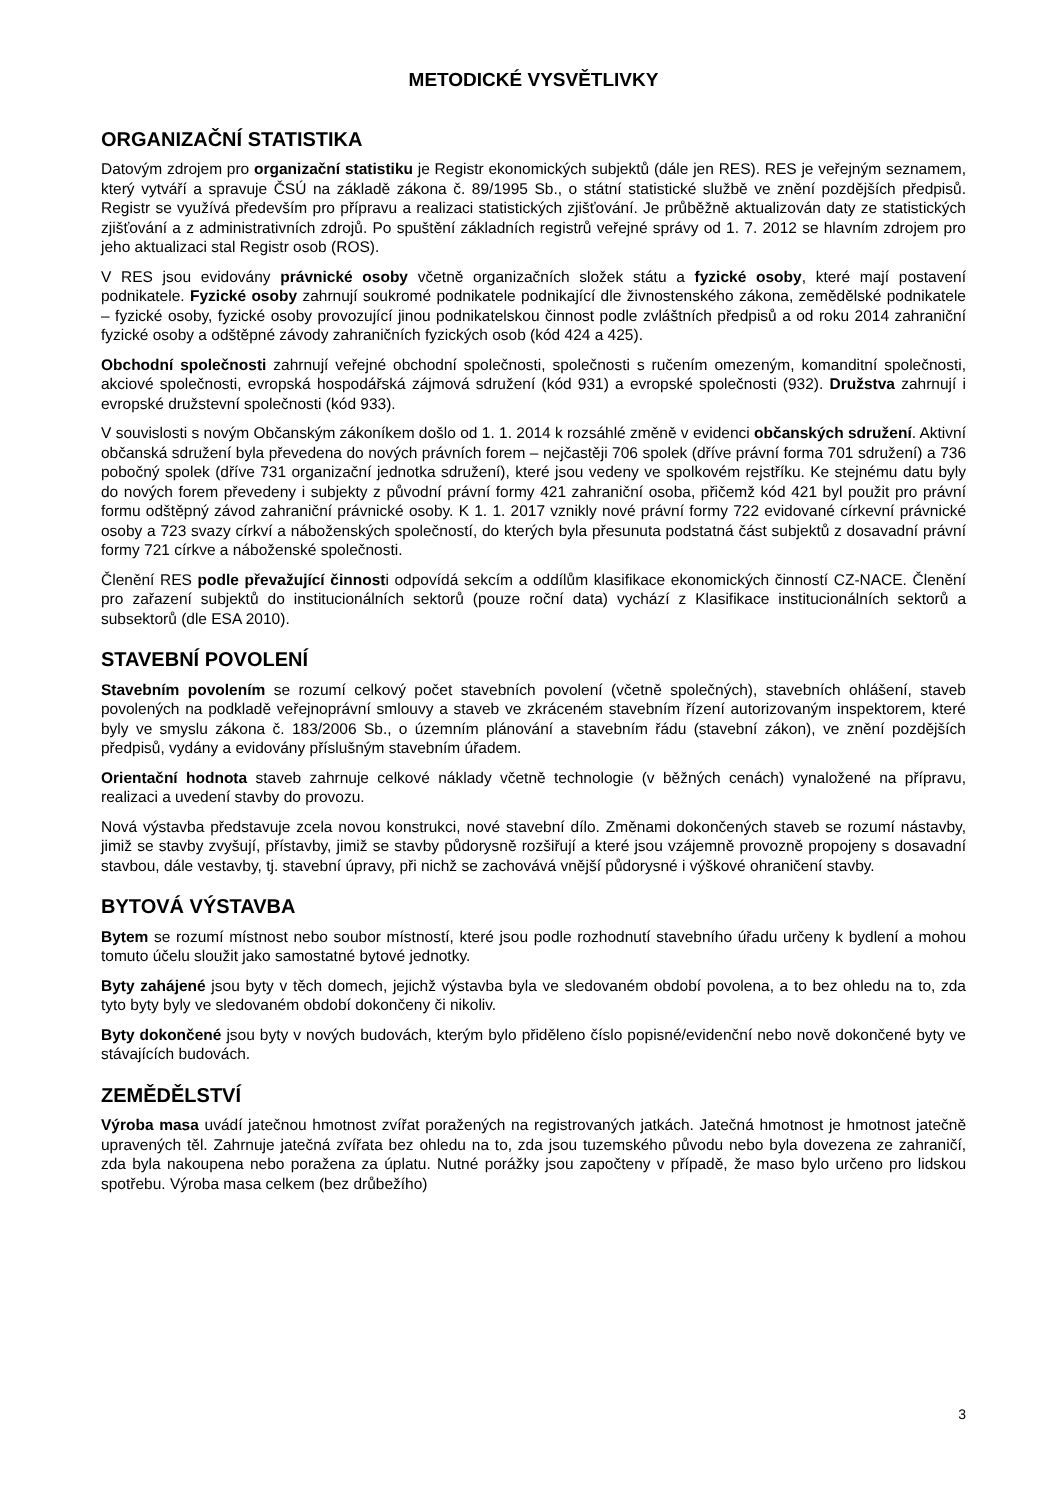METODICKÉ VYSVĚTLIVKY
ORGANIZAČNÍ STATISTIKA
Datovým zdrojem pro organizační statistiku je Registr ekonomických subjektů (dále jen RES). RES je veřejným seznamem, který vytváří a spravuje ČSÚ na základě zákona č. 89/1995 Sb., o státní statistické službě ve znění pozdějších předpisů. Registr se využívá především pro přípravu a realizaci statistických zjišťování. Je průběžně aktualizován daty ze statistických zjišťování a z administrativních zdrojů. Po spuštění základních registrů veřejné správy od 1. 7. 2012 se hlavním zdrojem pro jeho aktualizaci stal Registr osob (ROS).
V RES jsou evidovány právnické osoby včetně organizačních složek státu a fyzické osoby, které mají postavení podnikatele. Fyzické osoby zahrnují soukromé podnikatele podnikající dle živnostenského zákona, zemědělské podnikatele – fyzické osoby, fyzické osoby provozující jinou podnikatelskou činnost podle zvláštních předpisů a od roku 2014 zahraniční fyzické osoby a odštěpné závody zahraničních fyzických osob (kód 424 a 425).
Obchodní společnosti zahrnují veřejné obchodní společnosti, společnosti s ručením omezeným, komanditní společnosti, akciové společnosti, evropská hospodářská zájmová sdružení (kód 931) a evropské společnosti (932). Družstva zahrnují i evropské družstevní společnosti (kód 933).
V souvislosti s novým Občanským zákoníkem došlo od 1. 1. 2014 k rozsáhlé změně v evidenci občanských sdružení. Aktivní občanská sdružení byla převedena do nových právních forem – nejčastěji 706 spolek (dříve právní forma 701 sdružení) a 736 pobočný spolek (dříve 731 organizační jednotka sdružení), které jsou vedeny ve spolkovém rejstříku. Ke stejnému datu byly do nových forem převedeny i subjekty z původní právní formy 421 zahraniční osoba, přičemž kód 421 byl použit pro právní formu odštěpný závod zahraniční právnické osoby. K 1. 1. 2017 vznikly nové právní formy 722 evidované církevní právnické osoby a 723 svazy církví a náboženských společností, do kterých byla přesunuta podstatná část subjektů z dosavadní právní formy 721 církve a náboženské společnosti.
Členění RES podle převažující činnosti odpovídá sekcím a oddílům klasifikace ekonomických činností CZ-NACE. Členění pro zařazení subjektů do institucionálních sektorů (pouze roční data) vychází z Klasifikace institucionálních sektorů a subsektorů (dle ESA 2010).
STAVEBNÍ POVOLENÍ
Stavebním povolením se rozumí celkový počet stavebních povolení (včetně společných), stavebních ohlášení, staveb povolených na podkladě veřejnoprávní smlouvy a staveb ve zkráceném stavebním řízení autorizovaným inspektorem, které byly ve smyslu zákona č. 183/2006 Sb., o územním plánování a stavebním řádu (stavební zákon), ve znění pozdějších předpisů, vydány a evidovány příslušným stavebním úřadem.
Orientační hodnota staveb zahrnuje celkové náklady včetně technologie (v běžných cenách) vynaložené na přípravu, realizaci a uvedení stavby do provozu.
Nová výstavba představuje zcela novou konstrukci, nové stavební dílo. Změnami dokončených staveb se rozumí nástavby, jimiž se stavby zvyšují, přístavby, jimiž se stavby půdorysně rozšiřují a které jsou vzájemně provozně propojeny s dosavadní stavbou, dále vestavby, tj. stavební úpravy, při nichž se zachovává vnější půdorysné i výškové ohraničení stavby.
BYTOVÁ VÝSTAVBA
Bytem se rozumí místnost nebo soubor místností, které jsou podle rozhodnutí stavebního úřadu určeny k bydlení a mohou tomuto účelu sloužit jako samostatné bytové jednotky.
Byty zahájené jsou byty v těch domech, jejichž výstavba byla ve sledovaném období povolena, a to bez ohledu na to, zda tyto byty byly ve sledovaném období dokončeny či nikoliv.
Byty dokončené jsou byty v nových budovách, kterým bylo přiděleno číslo popisné/evidenční nebo nově dokončené byty ve stávajících budovách.
ZEMĚDĚLSTVÍ
Výroba masa uvádí jatečnou hmotnost zvířat poražených na registrovaných jatkách. Jatečná hmotnost je hmotnost jatečně upravených těl. Zahrnuje jatečná zvířata bez ohledu na to, zda jsou tuzemského původu nebo byla dovezena ze zahraničí, zda byla nakoupena nebo poražena za úplatu. Nutné porážky jsou započteny v případě, že maso bylo určeno pro lidskou spotřebu. Výroba masa celkem (bez drůbežího)
3